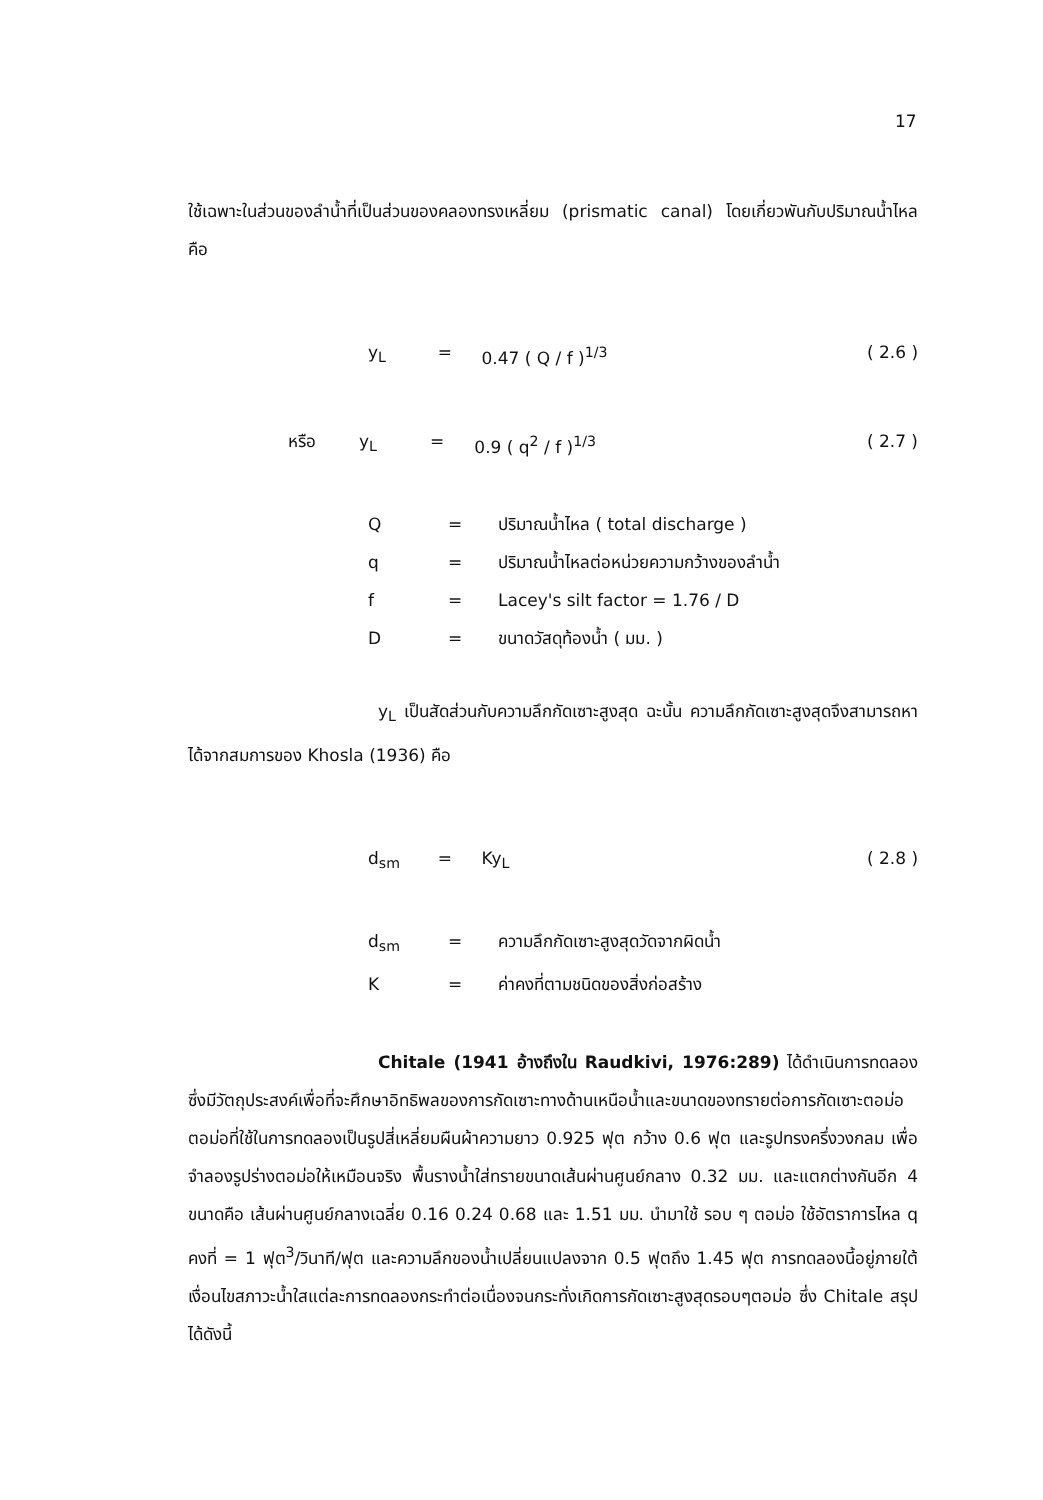17
ใช้เฉพาะในส่วนของลำน้ำที่เป็นส่วนของคลองทรงเหลี่ยม (prismatic canal) โดยเกี่ยวพันกับปริมาณน้ำไหล คือ
y<sub>L</sub> = 0.47 ( Q / f )<sup>1/3</sup> ( 2.6 )
หรือ y<sub>L</sub> = 0.9 ( q<sup>2</sup> / f )<sup>1/3</sup> ( 2.7 )
Q = ปริมาณน้ำไหล ( total discharge )
q = ปริมาณน้ำไหลต่อหน่วยความกว้างของลำน้ำ
f = Lacey's silt factor = 1.76 / D
D = ขนาดวัสดุท้องน้ำ ( มม. )
y<sub>L</sub> เป็นสัดส่วนกับความลึกกัดเซาะสูงสุด ฉะนั้น ความลึกกัดเซาะสูงสุดจึงสามารถหาได้จากสมการของ Khosla (1936) คือ
d<sub>sm</sub> = Ky<sub>L</sub> ( 2.8 )
d<sub>sm</sub> = ความลึกกัดเซาะสูงสุดวัดจากผิดน้ำ
K = ค่าคงที่ตามชนิดของสิ่งก่อสร้าง
Chitale (1941 อ้างถึงใน Raudkivi, 1976:289) ได้ดำเนินการทดลองซึ่งมีวัตถุประสงค์เพื่อที่จะศึกษาอิทธิพลของการกัดเซาะทางด้านเหนือน้ำและขนาดของทรายต่อการกัดเซาะตอม่อ ตอม่อที่ใช้ในการทดลองเป็นรูปสี่เหลี่ยมผืนผ้าความยาว 0.925 ฟุต กว้าง 0.6 ฟุต และรูปทรงครึ่งวงกลม เพื่อจำลองรูปร่างตอม่อให้เหมือนจริง พื้นรางน้ำใส่ทรายขนาดเส้นผ่านศูนย์กลาง 0.32 มม. และแตกต่างกันอีก 4 ขนาดคือ เส้นผ่านศูนย์กลางเฉลี่ย 0.16 0.24 0.68 และ 1.51 มม. นำมาใช้ รอบ ๆ ตอม่อ ใช้อัตราการไหล q คงที่ = 1 ฟุต<sup>3</sup>/วินาที/ฟุต และความลึกของน้ำเปลี่ยนแปลงจาก 0.5 ฟุตถึง 1.45 ฟุต การทดลองนี้อยู่ภายใต้เงื่อนไขสภาวะน้ำใสแต่ละการทดลองกระทำต่อเนื่องจนกระทั่งเกิดการกัดเซาะสูงสุดรอบๆตอม่อ ซึ่ง Chitale สรุปได้ดังนี้